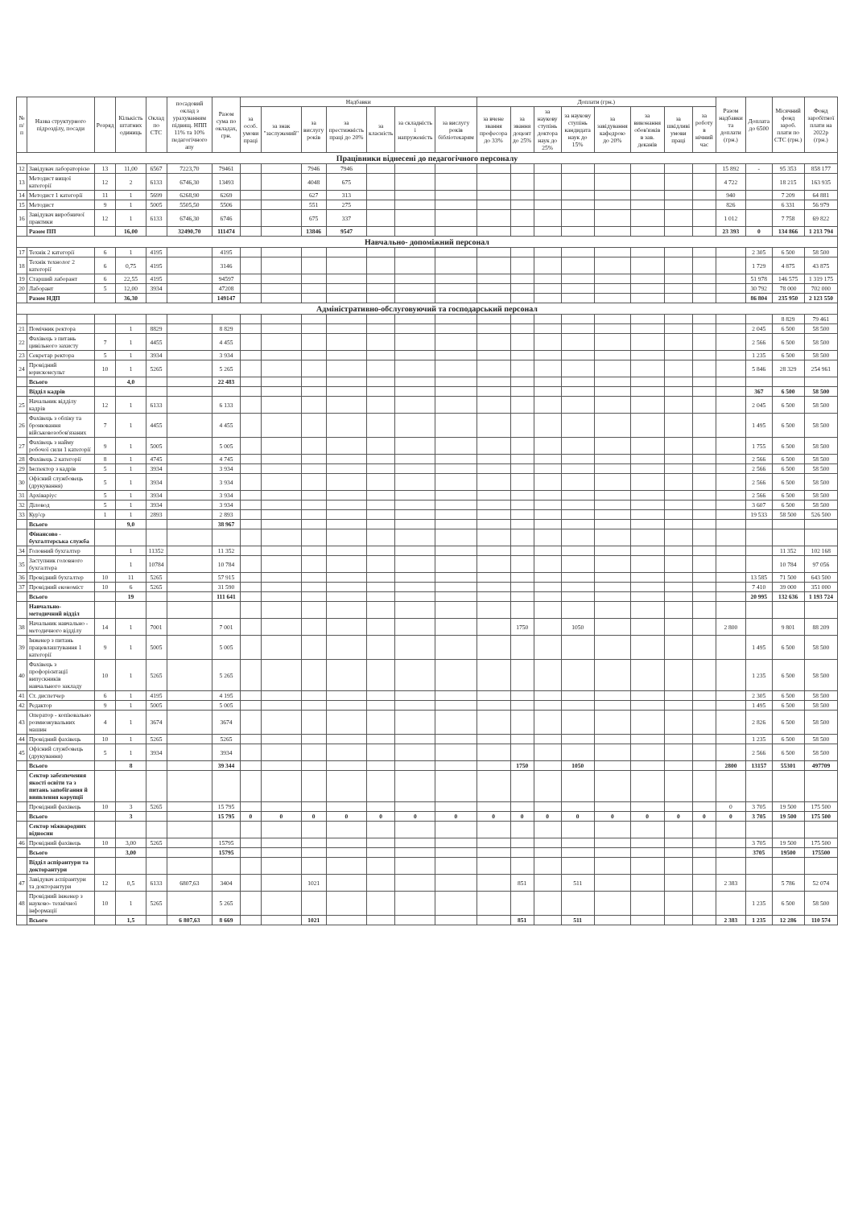| № п/п | Назва структурного підрозділу, посади | Розряд | Кількість штатних одиниць | Оклад по СТС | посадовий оклад з урахуванням підвищ. НПП 11% та 10% педагогічного апу | Разом сума по окладах, грн. | Надбавки | | | | | | | Доплати (грн.) | | | | | | | | Разом надбавки та доплати (грн.) | Доплата до 6500 | Місячний фонд зароб. плати по СТС (грн.) | Фонд заробітної плати на 2022р (грн.) |
| --- | --- | --- | --- | --- | --- | --- | --- | --- | --- | --- | --- | --- | --- | --- | --- | --- | --- | --- | --- | --- | --- | --- | --- | --- | --- |
| | | | | | | | за особ. умови праці | за знак "заслужений" | за вислугу років | за престижність праці до 20% | за класність | за складність і напруженість | за вислугу років бібліотекарям | за вчене звання професора до 33% | за звання доцент до 25% | за наукову ступінь доктора наук до 25% | за наукову ступінь кандидата наук до 15% | за завідування кафедрою до 20% | за виконання обов'язків в зав. деканів | за шкідливі умови праці | за роботу в нічний час | | | | |
| Працівники віднесені до педагогічного персоналу | | | | | | | | | | | | | | | | | | | | | | | | | |
| 12 | Завідувач лабораторією | 13 | 11,00 | 6567 | 7223,70 | 79461 | | | 7946 | 7946 | | | | | | | | | | | | 15 892 | - | 95 353 | 858 177 |
| 13 | Методист вищої категорії | 12 | 2 | 6133 | 6746,30 | 13493 | | | 4048 | 675 | | | | | | | | | | | | 4 722 | | 18 215 | 163 935 |
| 14 | Методист 1 категорії | 11 | 1 | 5699 | 6268,90 | 6269 | | | 627 | 313 | | | | | | | | | | | | 940 | | 7 209 | 64 881 |
| 15 | Методист | 9 | 1 | 5005 | 5505,50 | 5506 | | | 551 | 275 | | | | | | | | | | | | 826 | | 6 331 | 56 979 |
| 16 | Завідувач виробничої практики | 12 | 1 | 6133 | 6746,30 | 6746 | | | 675 | 337 | | | | | | | | | | | | 1 012 | | 7 758 | 69 822 |
| | Разом ПП | | 16,00 | | 32490,70 | 111474 | | | 13846 | 9547 | | | | | | | | | | | | 23 393 | 0 | 134 866 | 1 213 794 |
| Навчально- допоміжний персонал | | | | | | | | | | | | | | | | | | | | | | | | | |
| 17 | Технік 2 категорії | 6 | 1 | 4195 | | 4195 | | | | | | | | | | | | | | | | | 2 305 | 6 500 | 58 500 |
| 18 | Технік технолог 2 категорії | 6 | 0,75 | 4195 | | 3146 | | | | | | | | | | | | | | | | | 1 729 | 4 875 | 43 875 |
| 19 | Старший лаборант | 6 | 22,55 | 4195 | | 94597 | | | | | | | | | | | | | | | | | 51 978 | 146 575 | 1 319 175 |
| 20 | Лаборант | 5 | 12,00 | 3934 | | 47208 | | | | | | | | | | | | | | | | | 30 792 | 78 000 | 702 000 |
| | Разом НДП | | 36,30 | | | 149147 | | | | | | | | | | | | | | | | | 86 804 | 235 950 | 2 123 550 |
| Адміністративно-обслуговуючий та господарський персонал | | | | | | | | | | | | | | | | | | | | | | | | | |
| | | | | | | | | | | | | | | | | | | | | | | | | 8 829 | 79 461 |
| 21 | Помічник ректора | | 1 | 8829 | | 8 829 | | | | | | | | | | | | | | | | | 2 045 | 6 500 | 58 500 |
| 22 | Фахівець з питань цивільного захисту | 7 | 1 | 4455 | | 4 455 | | | | | | | | | | | | | | | | | 2 566 | 6 500 | 58 500 |
| 23 | Секретар ректора | 5 | 1 | 3934 | | 3 934 | | | | | | | | | | | | | | | | | 1 235 | 6 500 | 58 500 |
| 24 | Провідний юрисконсульт | 10 | 1 | 5265 | | 5 265 | | | | | | | | | | | | | | | | | 5 846 | 28 329 | 254 961 |
| | Всього | | 4,0 | | | 22 483 | | | | | | | | | | | | | | | | | | | |
| | Відділ кадрів | | | | | | | | | | | | | | | | | | | | | | 367 | 6 500 | 58 500 |
| 25 | Начальник відділу кадрів | 12 | 1 | 6133 | | 6 133 | | | | | | | | | | | | | | | | | 2 045 | 6 500 | 58 500 |
| 26 | Фахівець з обліку та бронювання військовозобов'язаних | 7 | 1 | 4455 | | 4 455 | | | | | | | | | | | | | | | | | 1 495 | 6 500 | 58 500 |
| 27 | Фахівець з найму робочої сили 1 категорії | 9 | 1 | 5005 | | 5 005 | | | | | | | | | | | | | | | | | 1 755 | 6 500 | 58 500 |
| 28 | Фахівець 2 категорії | 8 | 1 | 4745 | | 4 745 | | | | | | | | | | | | | | | | | 2 566 | 6 500 | 58 500 |
| 29 | Інспектор з кадрів | 5 | 1 | 3934 | | 3 934 | | | | | | | | | | | | | | | | | 2 566 | 6 500 | 58 500 |
| 30 | Офісний службовець (друкування) | 5 | 1 | 3934 | | 3 934 | | | | | | | | | | | | | | | | | 2 566 | 6 500 | 58 500 |
| 31 | Архіваріус | 5 | 1 | 3934 | | 3 934 | | | | | | | | | | | | | | | | | 2 566 | 6 500 | 58 500 |
| 32 | Діловод | 5 | 1 | 3934 | | 3 934 | | | | | | | | | | | | | | | | | 3 607 | 6 500 | 58 500 |
| 33 | Кур'єр | 1 | 1 | 2893 | | 2 893 | | | | | | | | | | | | | | | | | 19 533 | 58 500 | 526 500 |
| | Всього | | 9,0 | | | 38 967 | | | | | | | | | | | | | | | | | | | |
| | Фінансово - бухгалтерська служба | | | | | | | | | | | | | | | | | | | | | | | | |
| 34 | Головний бухгалтер | | 1 | 11352 | | 11 352 | | | | | | | | | | | | | | | | | | 11 352 | 102 168 |
| 35 | Заступник головного бухгалтера | | 1 | 10784 | | 10 784 | | | | | | | | | | | | | | | | | | 10 784 | 97 056 |
| 36 | Провідний бухгалтер | 10 | 11 | 5265 | | 57 915 | | | | | | | | | | | | | | | | | 13 585 | 71 500 | 643 500 |
| 37 | Провідний економіст | 10 | 6 | 5265 | | 31 590 | | | | | | | | | | | | | | | | | 7 410 | 39 000 | 351 000 |
| | Всього | | 19 | | | 111 641 | | | | | | | | | | | | | | | | | 20 995 | 132 636 | 1 193 724 |
| | Навчально-методичний відділ | | | | | | | | | | | | | | | | | | | | | | | | |
| 38 | Начальник навчально - методичного відділу | 14 | 1 | 7001 | | 7 001 | | | | | | | | | 1750 | | 1050 | | | | | 2 800 | | 9 801 | 88 209 |
| 39 | Інженер з питань працевлаштування 1 категорії | 9 | 1 | 5005 | | 5 005 | | | | | | | | | | | | | | | | | 1 495 | 6 500 | 58 500 |
| 40 | Фахівець з профорієнтації випускників навчального закладу | 10 | 1 | 5265 | | 5 265 | | | | | | | | | | | | | | | | | 1 235 | 6 500 | 58 500 |
| 41 | Ст. диспетчер | 6 | 1 | 4195 | | 4 195 | | | | | | | | | | | | | | | | | 2 305 | 6 500 | 58 500 |
| 42 | Редактор | 9 | 1 | 5005 | | 5 005 | | | | | | | | | | | | | | | | | 1 495 | 6 500 | 58 500 |
| 43 | Оператор - копіювально розмножувальних машин | 4 | 1 | 3674 | | 3674 | | | | | | | | | | | | | | | | | 2 826 | 6 500 | 58 500 |
| 44 | Провідний фахівець | 10 | 1 | 5265 | | 5265 | | | | | | | | | | | | | | | | | 1 235 | 6 500 | 58 500 |
| 45 | Офісний службовець (друкування) | 5 | 1 | 3934 | | 3934 | | | | | | | | | | | | | | | | | 2 566 | 6 500 | 58 500 |
| | Всього | | 8 | | | 39 344 | | | | | | | | | 1750 | | 1050 | | | | | 2800 | 13157 | 55301 | 497709 |
| | Сектор забезпечення якості освіти та з питань запобігання й виявлення корупції | | | | | | | | | | | | | | | | | | | | | | | | |
| | Провідний фахівець | 10 | 3 | 5265 | | 15 795 | | | | | | | | | | | | | | | | 0 | 3 705 | 19 500 | 175 500 |
| | Всього | | 3 | | | 15 795 | 0 | 0 | 0 | 0 | 0 | 0 | 0 | 0 | 0 | 0 | 0 | 0 | 0 | 0 | 0 | 0 | 3 705 | 19 500 | 175 500 |
| | Сектор міжнародних відносин | | | | | | | | | | | | | | | | | | | | | | | | |
| 46 | Провідний фахівець | 10 | 3,00 | 5265 | | 15795 | | | | | | | | | | | | | | | | | 3 705 | 19 500 | 175 500 |
| | Всього | | 3,00 | | | 15795 | | | | | | | | | | | | | | | | | 3705 | 19500 | 175500 |
| | Відділ аспірантури та докторантури | | | | | | | | | | | | | | | | | | | | | | | | |
| 47 | Завідувач аспірантури та докторантури | 12 | 0,5 | 6133 | 6807,63 | 3404 | | | 1021 | | | | | | 851 | | 511 | | | | | 2 383 | | 5 786 | 52 074 |
| 48 | Провідний інженер з науково- технічної інформації | 10 | 1 | 5265 | | 5 265 | | | | | | | | | | | | | | | | | 1 235 | 6 500 | 58 500 |
| | Всього | | 1,5 | | 6 807,63 | 8 669 | | | 1021 | | | | | | 851 | | 511 | | | | | 2 383 | 1 235 | 12 286 | 110 574 |